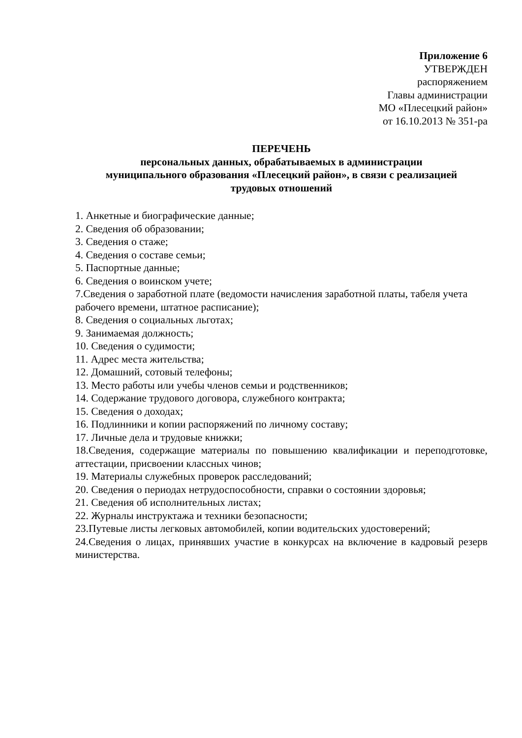Приложение 6
УТВЕРЖДЕН
распоряжением
Главы администрации
МО «Плесецкий район»
от 16.10.2013 № 351-ра
ПЕРЕЧЕНЬ
персональных данных, обрабатываемых в администрации
муниципального образования «Плесецкий район», в связи с реализацией
трудовых отношений
1. Анкетные и биографические данные;
2. Сведения об образовании;
3. Сведения о стаже;
4. Сведения о составе семьи;
5. Паспортные данные;
6. Сведения о воинском учете;
7.Сведения о заработной плате (ведомости начисления заработной платы, табеля учета рабочего времени, штатное расписание);
8. Сведения о социальных льготах;
9. Занимаемая должность;
10. Сведения о судимости;
11. Адрес места жительства;
12. Домашний, сотовый телефоны;
13. Место работы или учебы членов семьи и родственников;
14. Содержание трудового договора, служебного контракта;
15. Сведения о доходах;
16. Подлинники и копии распоряжений по личному составу;
17. Личные дела и трудовые книжки;
18.Сведения, содержащие материалы по повышению квалификации и переподготовке, аттестации, присвоении классных чинов;
19. Материалы служебных проверок расследований;
20. Сведения о периодах нетрудоспособности, справки о состоянии здоровья;
21. Сведения об исполнительных листах;
22. Журналы инструктажа и техники безопасности;
23.Путевые листы легковых автомобилей, копии водительских удостоверений;
24.Сведения о лицах, принявших участие в конкурсах на включение в кадровый резерв министерства.